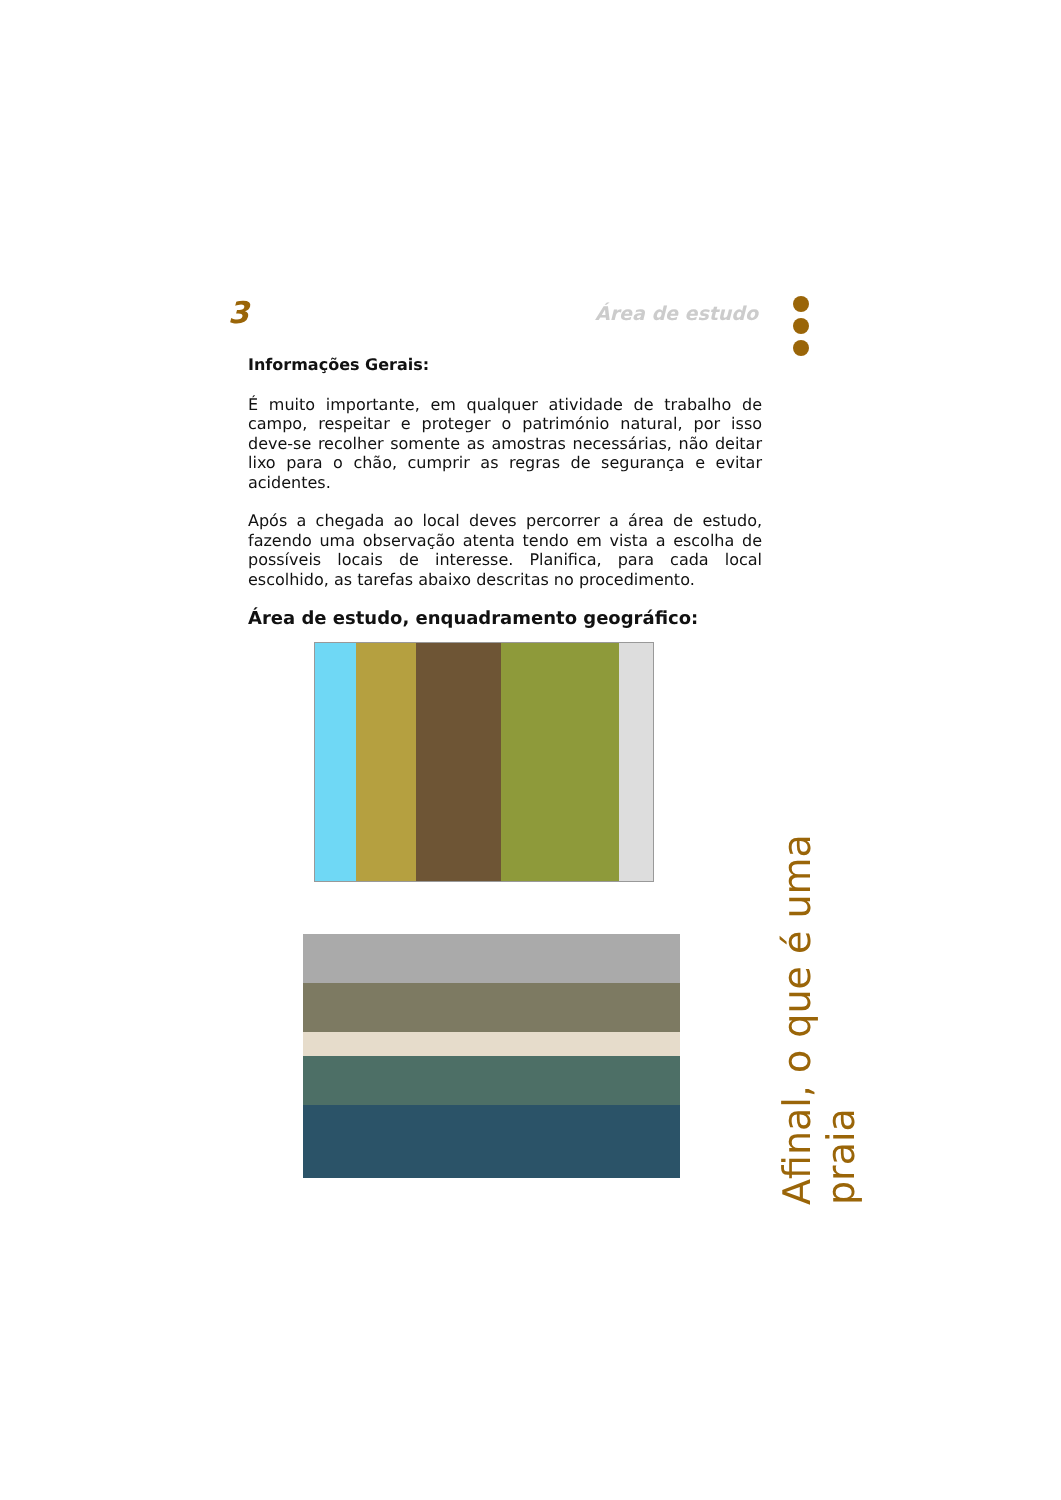3 Área de estudo
Informações Gerais:
É muito importante, em qualquer atividade de trabalho de campo, respeitar e proteger o património natural, por isso deve-se recolher somente as amostras necessárias, não deitar lixo para o chão, cumprir as regras de segurança e evitar acidentes.
Após a chegada ao local deves percorrer a área de estudo, fazendo uma observação atenta tendo em vista a escolha de possíveis locais de interesse. Planifica, para cada local escolhido, as tarefas abaixo descritas no procedimento.
Área de estudo, enquadramento geográfico:
Afinal, o que é uma praia